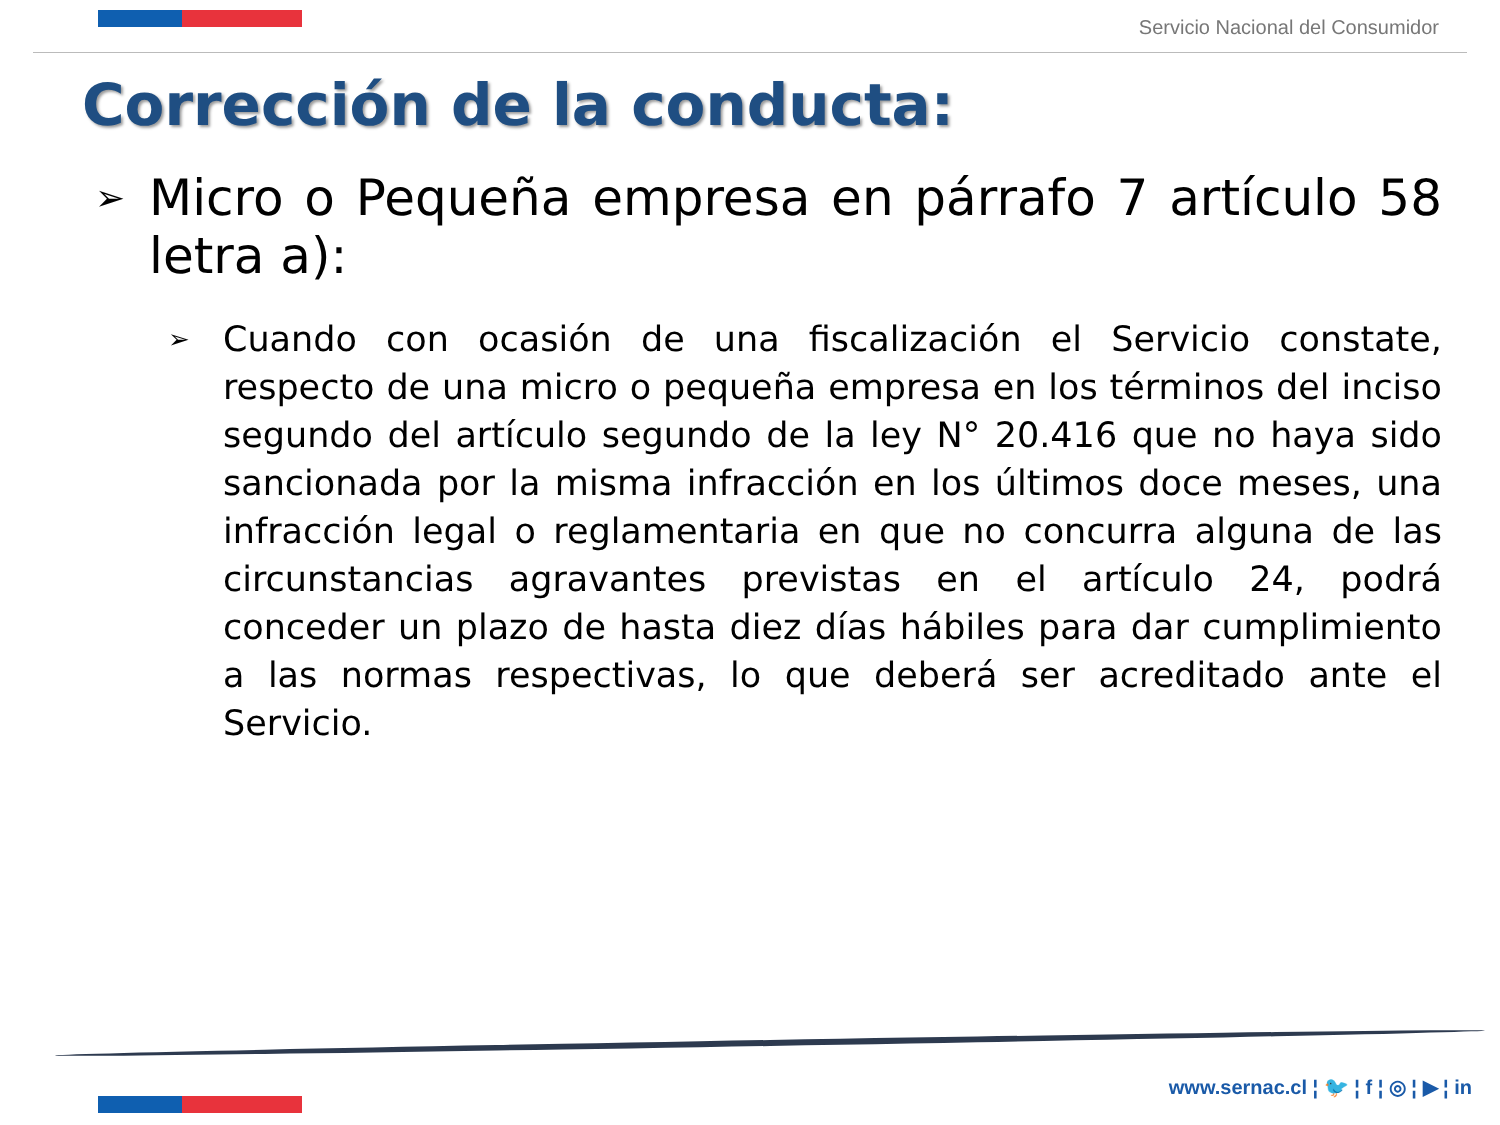Servicio Nacional del Consumidor
Corrección de la conducta:
➢
Micro o Pequeña empresa en párrafo 7 artículo 58 letra a):
➢
Cuando con ocasión de una fiscalización el Servicio constate, respecto de una micro o pequeña empresa en los términos del inciso segundo del artículo segundo de la ley N° 20.416 que no haya sido sancionada por la misma infracción en los últimos doce meses, una infracción legal o reglamentaria en que no concurra alguna de las circunstancias agravantes previstas en el artículo 24, podrá conceder un plazo de hasta diez días hábiles para dar cumplimiento a las normas respectivas, lo que deberá ser acreditado ante el Servicio.
www.sernac.cl ¦ 🐦 ¦ f ¦ ◎ ¦ ▶ ¦ in